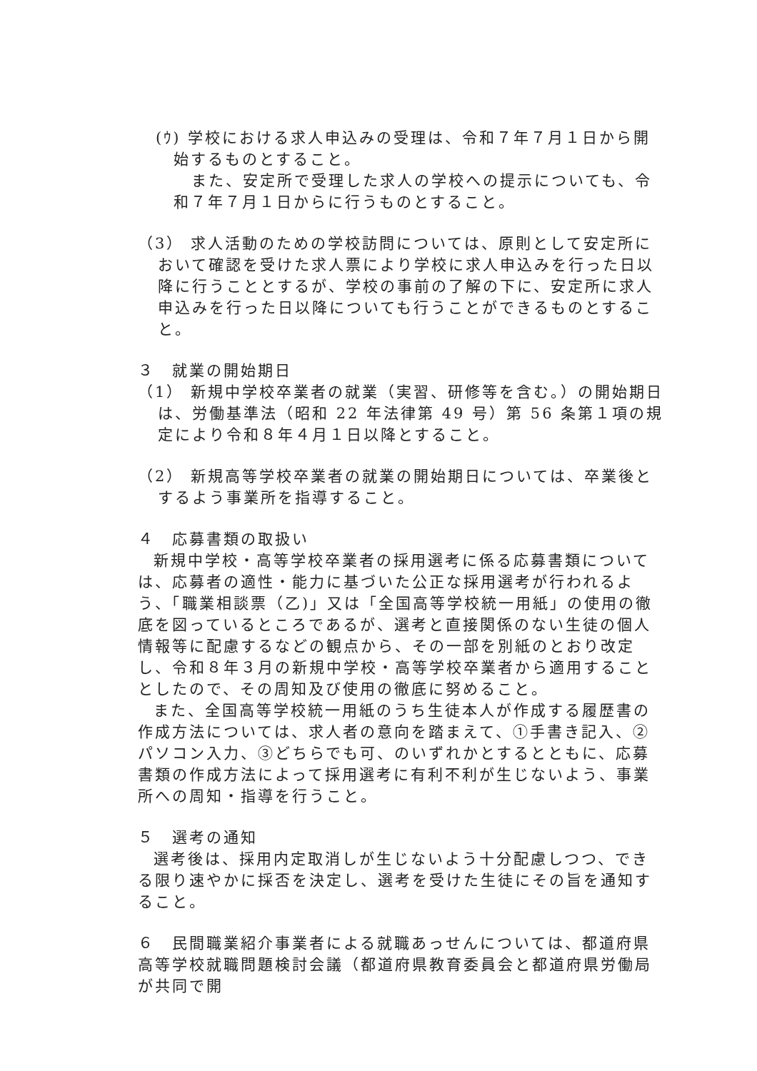(ｳ) 学校における求人申込みの受理は、令和７年７月１日から開始するものとすること。
また、安定所で受理した求人の学校への提示についても、令和７年７月１日からに行うものとすること。
（3） 求人活動のための学校訪問については、原則として安定所において確認を受けた求人票により学校に求人申込みを行った日以降に行うこととするが、学校の事前の了解の下に、安定所に求人申込みを行った日以降についても行うことができるものとすること。
３　就業の開始期日
（1） 新規中学校卒業者の就業（実習、研修等を含む。）の開始期日は、労働基準法（昭和 22 年法律第 49 号）第 56 条第１項の規定により令和８年４月１日以降とすること。
（2） 新規高等学校卒業者の就業の開始期日については、卒業後とするよう事業所を指導すること。
４　応募書類の取扱い
新規中学校・高等学校卒業者の採用選考に係る応募書類については、応募者の適性・能力に基づいた公正な採用選考が行われるよう、「職業相談票（乙)」又は「全国高等学校統一用紙」の使用の徹底を図っているところであるが、選考と直接関係のない生徒の個人情報等に配慮するなどの観点から、その一部を別紙のとおり改定し、令和８年３月の新規中学校・高等学校卒業者から適用することとしたので、その周知及び使用の徹底に努めること。
また、全国高等学校統一用紙のうち生徒本人が作成する履歴書の作成方法については、求人者の意向を踏まえて、①手書き記入、②パソコン入力、③どちらでも可、のいずれかとするとともに、応募書類の作成方法によって採用選考に有利不利が生じないよう、事業所への周知・指導を行うこと。
５　選考の通知
選考後は、採用内定取消しが生じないよう十分配慮しつつ、できる限り速やかに採否を決定し、選考を受けた生徒にその旨を通知すること。
６　民間職業紹介事業者による就職あっせんについては、都道府県高等学校就職問題検討会議（都道府県教育委員会と都道府県労働局が共同で開